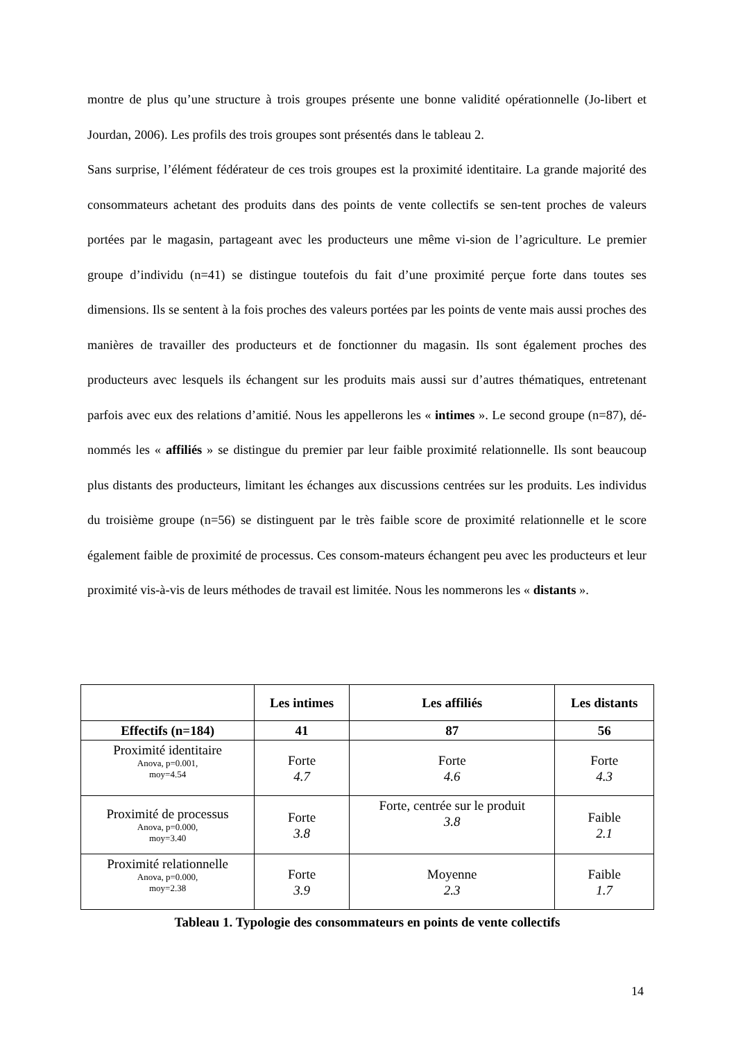montre de plus qu’une structure à trois groupes présente une bonne validité opérationnelle (Jo-libert et Jourdan, 2006). Les profils des trois groupes sont présentés dans le tableau 2.
Sans surprise, l’élément fédérateur de ces trois groupes est la proximité identitaire. La grande majorité des consommateurs achetant des produits dans des points de vente collectifs se sen-tent proches de valeurs portées par le magasin, partageant avec les producteurs une même vi-sion de l’agriculture. Le premier groupe d’individu (n=41) se distingue toutefois du fait d’une proximité perçue forte dans toutes ses dimensions. Ils se sentent à la fois proches des valeurs portées par les points de vente mais aussi proches des manières de travailler des producteurs et de fonctionner du magasin. Ils sont également proches des producteurs avec lesquels ils échangent sur les produits mais aussi sur d’autres thématiques, entretenant parfois avec eux des relations d’amitié. Nous les appellerons les « intimes ». Le second groupe (n=87), dé-nommés les « affiliés » se distingue du premier par leur faible proximité relationnelle. Ils sont beaucoup plus distants des producteurs, limitant les échanges aux discussions centrées sur les produits. Les individus du troisième groupe (n=56) se distinguent par le très faible score de proximité relationnelle et le score également faible de proximité de processus. Ces consom-mateurs échangent peu avec les producteurs et leur proximité vis-à-vis de leurs méthodes de travail est limitée. Nous les nommerons les « distants ».
| | Les intimes | Les affiliés | Les distants |
| --- | --- | --- | --- |
| Effectifs (n=184) | 41 | 87 | 56 |
| Proximité identitaire Anova, p=0.001, moy=4.54 | Forte 4.7 | Forte 4.6 | Forte 4.3 |
| Proximité de processus Anova, p=0.000, moy=3.40 | Forte 3.8 | Forte, centrée sur le produit 3.8 | Faible 2.1 |
| Proximité relationnelle Anova, p=0.000, moy=2.38 | Forte 3.9 | Moyenne 2.3 | Faible 1.7 |
Tableau 1. Typologie des consommateurs en points de vente collectifs
14